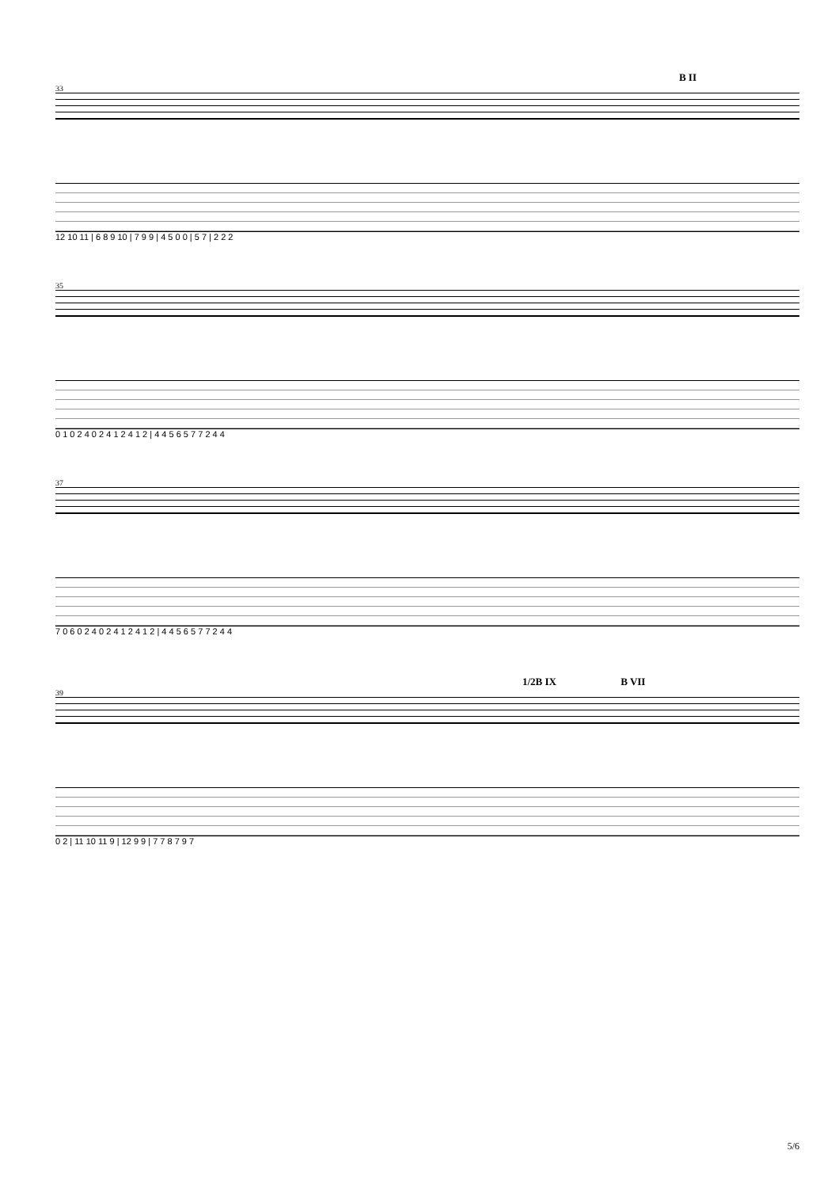B II
33
12 10 11 | 6 8 9 10 | 7 9 9 | 4 5 0 0 | 5 7 | 2 2 2
35
0 1 0 2 4 0 2 4 1 2 4 1 2 | 4 4 5 6 5 7 7 2 4 4
37
7 0 6 0 2 4 0 2 4 1 2 4 1 2 | 4 4 5 6 5 7 7 2 4 4
1/2B IX B VII
39
0 2 | 11 10 11 9 | 12 9 9 | 7 7 8 7 9 7
5/6